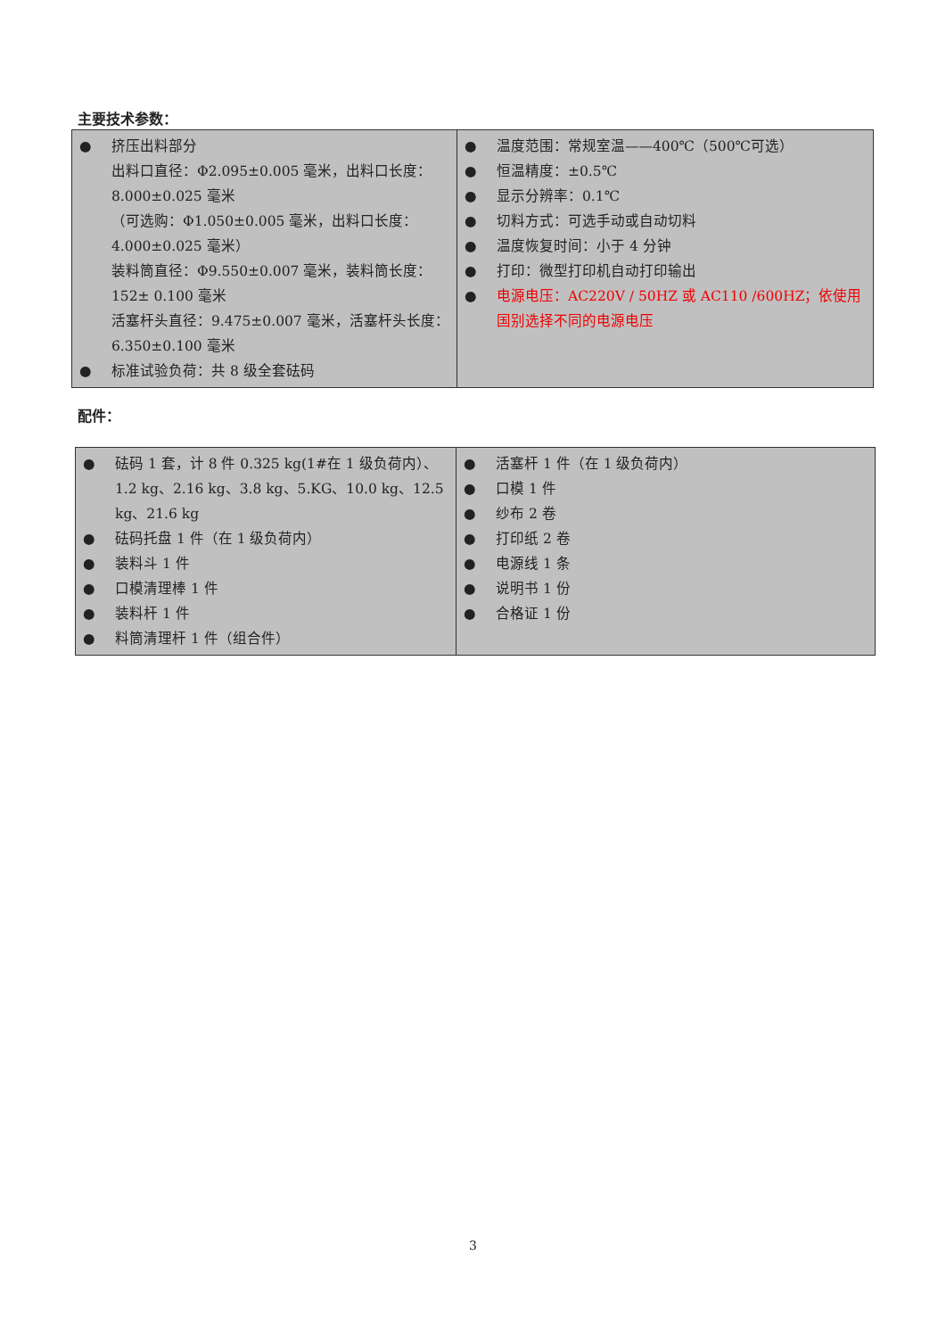主要技术参数：
| ● 挤压出料部分 出料口直径：Φ2.095±0.005 毫米，出料口长度：8.000±0.025 毫米 （可选购：Φ1.050±0.005 毫米，出料口长度：4.000±0.025 毫米） 装料筒直径：Φ9.550±0.007 毫米，装料筒长度：152± 0.100 毫米 活塞杆头直径：9.475±0.007 毫米，活塞杆头长度：6.350±0.100 毫米 ● 标准试验负荷：共 8 级全套砝码 | ● 温度范围：常规室温——400℃（500℃可选） ● 恒温精度：±0.5℃ ● 显示分辨率：0.1℃ ● 切料方式：可选手动或自动切料 ● 温度恢复时间：小于 4 分钟 ● 打印：微型打印机自动打印输出 ● 电源电压：AC220V / 50HZ 或 AC110 /600HZ；依使用国别选择不同的电源电压 |
配件：
| ● 砝码 1 套，计 8 件 0.325 kg(1#在 1 级负荷内）、1.2 kg、2.16 kg、3.8 kg、5.KG、10.0 kg、12.5 kg、21.6 kg ● 砝码托盘 1 件（在 1 级负荷内） ● 装料斗 1 件 ● 口模清理棒 1 件 ● 装料杆 1 件 ● 料筒清理杆 1 件（组合件） | ● 活塞杆 1 件（在 1 级负荷内） ● 口模 1 件 ● 纱布 2 卷 ● 打印纸 2 卷 ● 电源线 1 条 ● 说明书 1 份 ● 合格证 1 份 |
3